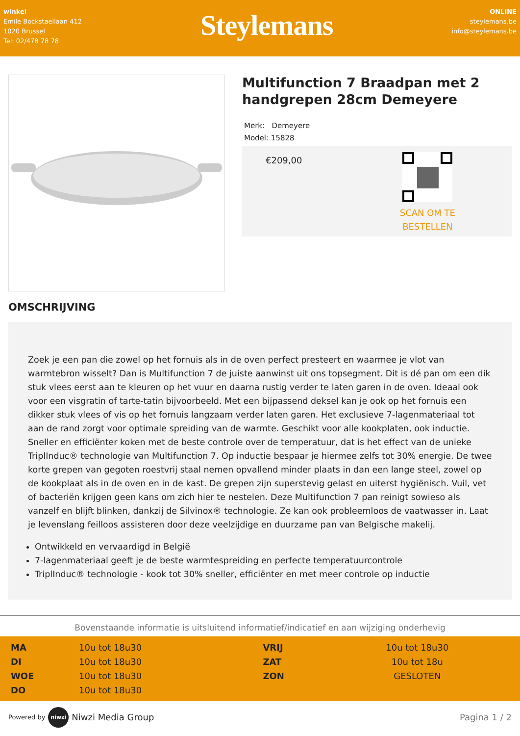winkel
Emile Bockstaellaan 412
1020 Brussel
Tel: 02/478 78 78
Steylemans
ONLINE
steylemans.be
info@steylemans.be
Multifunction 7 Braadpan met 2 handgrepen 28cm Demeyere
Merk: Demeyere
Model: 15828
€209,00
SCAN OM TE
BESTELLEN
OMSCHRIJVING
Zoek je een pan die zowel op het fornuis als in de oven perfect presteert en waarmee je vlot van warmtebron wisselt? Dan is Multifunction 7 de juiste aanwinst uit ons topsegment. Dit is dé pan om een dik stuk vlees eerst aan te kleuren op het vuur en daarna rustig verder te laten garen in de oven. Ideaal ook voor een visgratin of tarte-tatin bijvoorbeeld. Met een bijpassend deksel kan je ook op het fornuis een dikker stuk vlees of vis op het fornuis langzaam verder laten garen. Het exclusieve 7-lagenmateriaal tot aan de rand zorgt voor optimale spreiding van de warmte. Geschikt voor alle kookplaten, ook inductie. Sneller en efficiënter koken met de beste controle over de temperatuur, dat is het effect van de unieke TriplInduc® technologie van Multifunction 7. Op inductie bespaar je hiermee zelfs tot 30% energie. De twee korte grepen van gegoten roestvrij staal nemen opvallend minder plaats in dan een lange steel, zowel op de kookplaat als in de oven en in de kast. De grepen zijn superstevig gelast en uiterst hygiënisch. Vuil, vet of bacteriën krijgen geen kans om zich hier te nestelen. Deze Multifunction 7 pan reinigt sowieso als vanzelf en blijft blinken, dankzij de Silvinox® technologie. Ze kan ook probleemloos de vaatwasser in. Laat je levenslang feilloos assisteren door deze veelzijdige en duurzame pan van Belgische makelij.
Ontwikkeld en vervaardigd in België
7-lagenmateriaal geeft je de beste warmtespreiding en perfecte temperatuurcontrole
TriplInduc® technologie - kook tot 30% sneller, efficiënter en met meer controle op inductie
Bovenstaande informatie is uitsluitend informatief/indicatief en aan wijziging onderhevig
| MA | 10u tot 18u30 | VRIJ | 10u tot 18u30 |
| DI | 10u tot 18u30 | ZAT | 10u tot 18u |
| WOE | 10u tot 18u30 | ZON | GESLOTEN |
| DO | 10u tot 18u30 | | |
Powered by niwzi Niwzi Media Group
Pagina 1 / 2